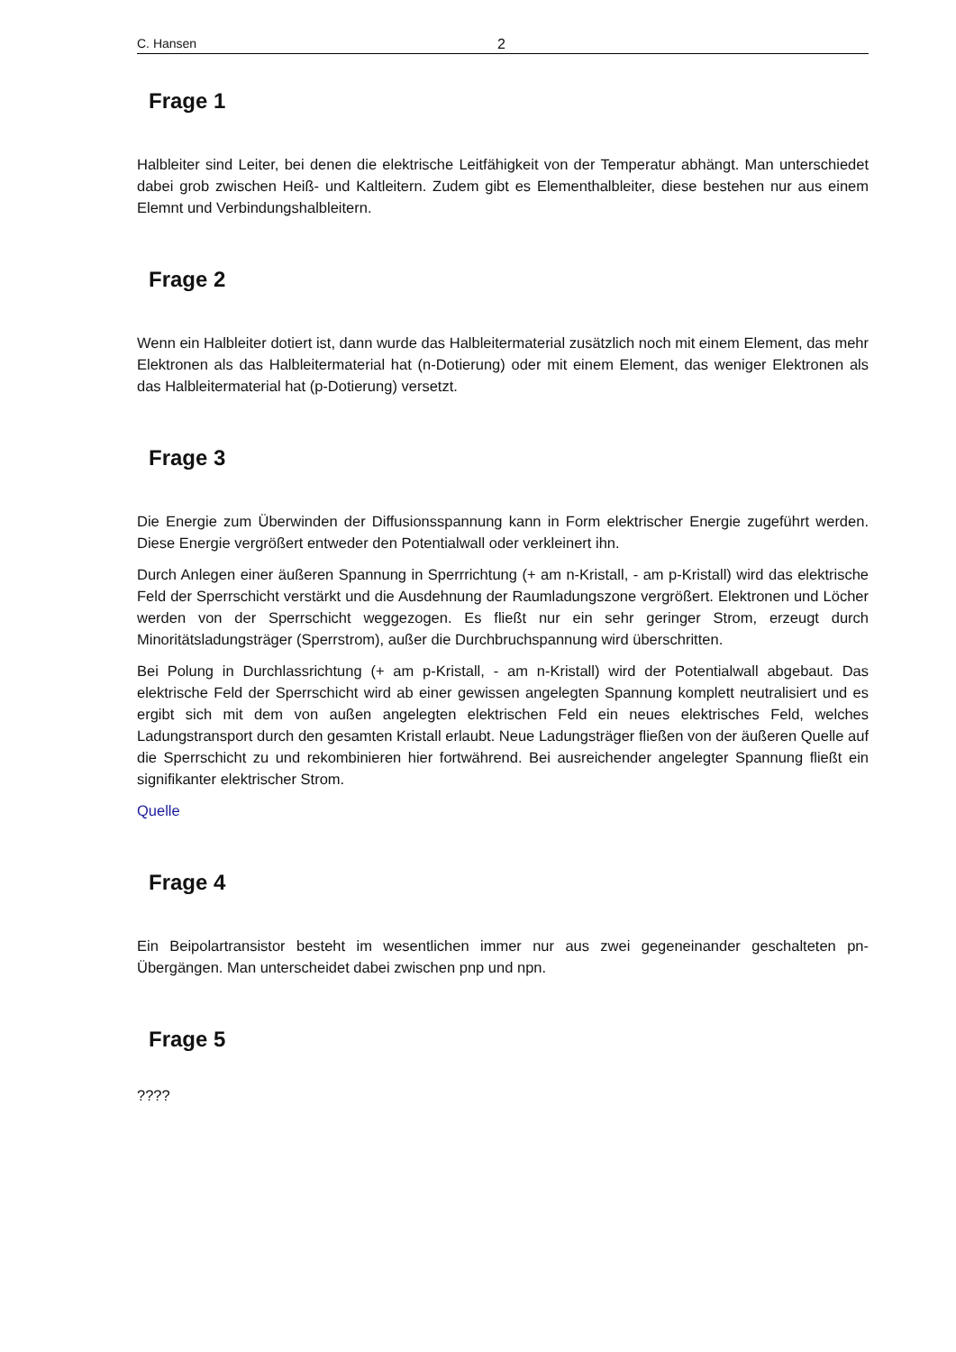C. Hansen 2
Frage 1
Halbleiter sind Leiter, bei denen die elektrische Leitfähigkeit von der Temperatur abhängt. Man unterschiedet dabei grob zwischen Heiß- und Kaltleitern. Zudem gibt es Elementhalbleiter, diese bestehen nur aus einem Elemnt und Verbindungshalbleitern.
Frage 2
Wenn ein Halbleiter dotiert ist, dann wurde das Halbleitermaterial zusätzlich noch mit einem Element, das mehr Elektronen als das Halbleitermaterial hat (n-Dotierung) oder mit einem Element, das weniger Elektronen als das Halbleitermaterial hat (p-Dotierung) versetzt.
Frage 3
Die Energie zum Überwinden der Diffusionsspannung kann in Form elektrischer Energie zugeführt werden. Diese Energie vergrößert entweder den Potentialwall oder verkleinert ihn.
Durch Anlegen einer äußeren Spannung in Sperrrichtung (+ am n-Kristall, - am p-Kristall) wird das elektrische Feld der Sperrschicht verstärkt und die Ausdehnung der Raumladungszone vergrößert. Elektronen und Löcher werden von der Sperrschicht weggezogen. Es fließt nur ein sehr geringer Strom, erzeugt durch Minoritätsladungsträger (Sperrstrom), außer die Durchbruchspannung wird überschritten.
Bei Polung in Durchlassrichtung (+ am p-Kristall, - am n-Kristall) wird der Potentialwall abgebaut. Das elektrische Feld der Sperrschicht wird ab einer gewissen angelegten Spannung komplett neutralisiert und es ergibt sich mit dem von außen angelegten elektrischen Feld ein neues elektrisches Feld, welches Ladungstransport durch den gesamten Kristall erlaubt. Neue Ladungsträger fließen von der äußeren Quelle auf die Sperrschicht zu und rekombinieren hier fortwährend. Bei ausreichender angelegter Spannung fließt ein signifikanter elektrischer Strom.
Quelle
Frage 4
Ein Beipolartransistor besteht im wesentlichen immer nur aus zwei gegeneinander geschalteten pn-Übergängen. Man unterscheidet dabei zwischen pnp und npn.
Frage 5
????